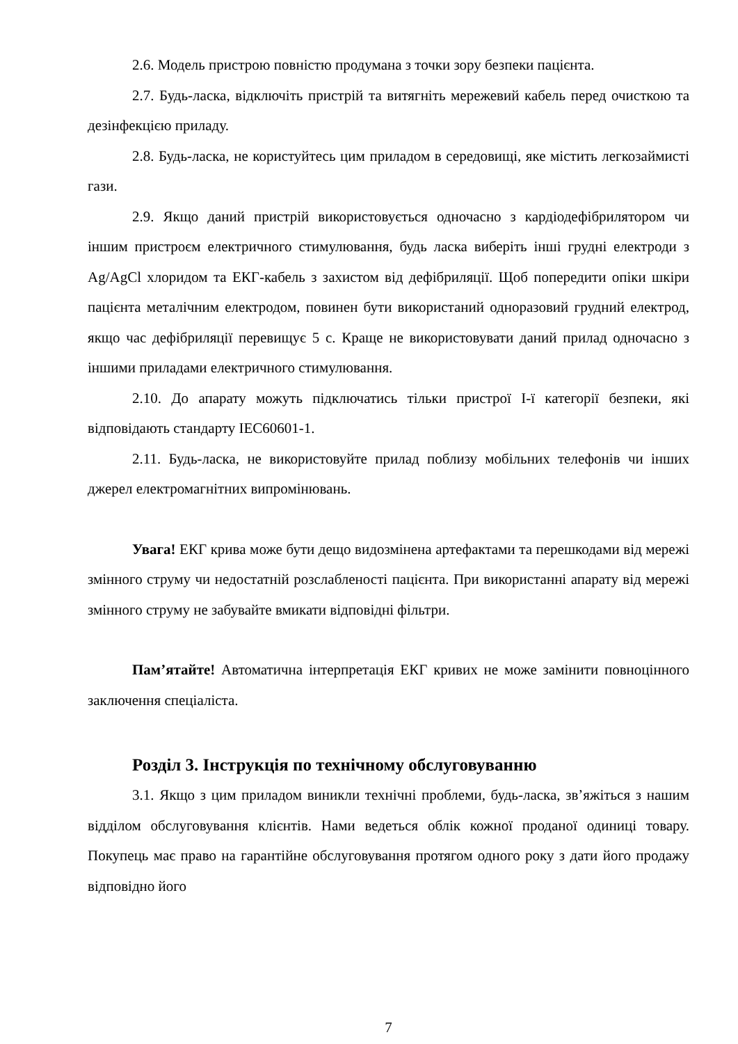2.6. Модель пристрою повністю продумана з точки зору безпеки пацієнта.
2.7. Будь-ласка, відключіть пристрій та витягніть мережевий кабель перед очисткою та дезінфекцією приладу.
2.8. Будь-ласка, не користуйтесь цим приладом в середовищі, яке містить легкозаймисті гази.
2.9. Якщо даний пристрій використовується одночасно з кардіодефібрилятором чи іншим пристроєм електричного стимулювання, будь ласка виберіть інші грудні електроди з Ag/AgCl хлоридом та ЕКГ-кабель з захистом від дефібриляції. Щоб попередити опіки шкіри пацієнта металічним електродом, повинен бути використаний одноразовий грудний електрод, якщо час дефібриляції перевищує 5 с. Краще не використовувати даний прилад одночасно з іншими приладами електричного стимулювання.
2.10. До апарату можуть підключатись тільки пристрої I-ї категорії безпеки, які відповідають стандарту IEC60601-1.
2.11. Будь-ласка, не використовуйте прилад поблизу мобільних телефонів чи інших джерел електромагнітних випромінювань.
Увага! ЕКГ крива може бути дещо видозмінена артефактами та перешкодами від мережі змінного струму чи недостатній розслабленості пацієнта. При використанні апарату від мережі змінного струму не забувайте вмикати відповідні фільтри.
Пам’ятайте! Автоматична інтерпретація ЕКГ кривих не може замінити повноцінного заключення спеціаліста.
Розділ 3. Інструкція по технічному обслуговуванню
3.1. Якщо з цим приладом виникли технічні проблеми, будь-ласка, зв’яжіться з нашим відділом обслуговування клієнтів. Нами ведеться облік кожної проданої одиниці товару. Покупець має право на гарантійне обслуговування протягом одного року з дати його продажу відповідно його
7